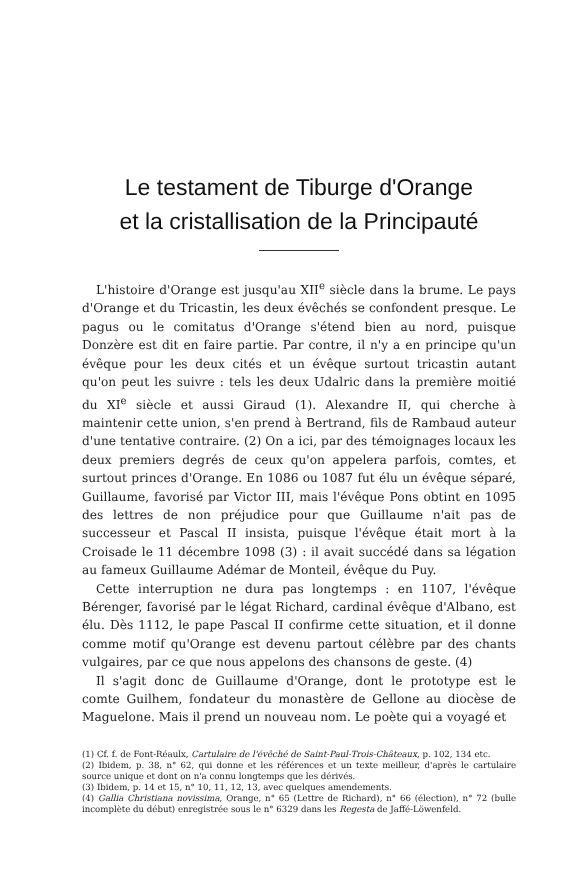Le testament de Tiburge d'Orange
et la cristallisation de la Principauté
L'histoire d'Orange est jusqu'au XII<sup>e</sup> siècle dans la brume. Le pays d'Orange et du Tricastin, les deux évêchés se confondent presque. Le pagus ou le comitatus d'Orange s'étend bien au nord, puisque Donzère est dit en faire partie. Par contre, il n'y a en principe qu'un évêque pour les deux cités et un évêque surtout tricastin autant qu'on peut les suivre : tels les deux Udalric dans la première moitié du XI<sup>e</sup> siècle et aussi Giraud (1). Alexandre II, qui cherche à maintenir cette union, s'en prend à Bertrand, fils de Rambaud auteur d'une tentative contraire. (2) On a ici, par des témoignages locaux les deux premiers degrés de ceux qu'on appelera parfois, comtes, et surtout princes d'Orange. En 1086 ou 1087 fut élu un évêque séparé, Guillaume, favorisé par Victor III, mais l'évêque Pons obtint en 1095 des lettres de non préjudice pour que Guillaume n'ait pas de successeur et Pascal II insista, puisque l'évêque était mort à la Croisade le 11 décembre 1098 (3) : il avait succédé dans sa légation au fameux Guillaume Adémar de Monteil, évêque du Puy.
Cette interruption ne dura pas longtemps : en 1107, l'évêque Bérenger, favorisé par le légat Richard, cardinal évêque d'Albano, est élu. Dès 1112, le pape Pascal II confirme cette situation, et il donne comme motif qu'Orange est devenu partout célèbre par des chants vulgaires, par ce que nous appelons des chansons de geste. (4)
Il s'agit donc de Guillaume d'Orange, dont le prototype est le comte Guilhem, fondateur du monastère de Gellone au diocèse de Maguelone. Mais il prend un nouveau nom. Le poète qui a voyagé et
(1) Cf. f. de Font-Réaulx, Cartulaire de l'évêché de Saint-Paul-Trois-Châteaux, p. 102, 134 etc.
(2) Ibidem, p. 38, n° 62, qui donne et les références et un texte meilleur, d'après le cartulaire source unique et dont on n'a connu longtemps que les dérivés.
(3) Ibidem, p. 14 et 15, n° 10, 11, 12, 13, avec quelques amendements.
(4) Gallia Christiana novissima, Orange, n° 65 (Lettre de Richard), n° 66 (élection), n° 72 (bulle incomplète du début) enregistrée sous le n° 6329 dans les Regesta de Jaffé-Löwenfeld.